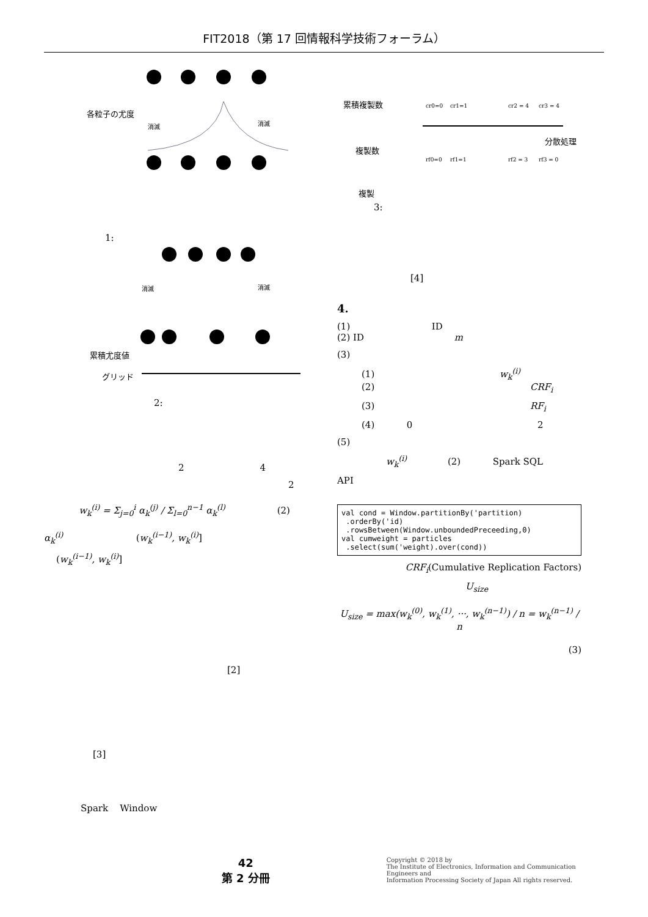FIT2018（第 17 回情報科学技術フォーラム）
各粒子の尤度
消滅
消滅
1:
累積尤度値
グリッド
消滅
消滅
2:
2 4
2
w<sub>k</sub><sup>(i)</sup> = Σ<sub>j=0</sub><sup>i</sup> α<sub>k</sub><sup>(j)</sup> / Σ<sub>l=0</sub><sup>n−1</sup> α<sub>k</sub><sup>(l)</sup> (2)
α<sub>k</sub><sup>(i)</sup> (w<sub>k</sub><sup>(i−1)</sup>, w<sub>k</sub><sup>(i)</sup>]
(w<sub>k</sub><sup>(i−1)</sup>, w<sub>k</sub><sup>(i)</sup>]
[2]
[3]
Spark Window
累積複製数
複製数
複製
分散処理
cr0=0
cr1=1
cr2 = 4
cr3 = 4
rf0=0
rf1=1
rf2 = 3
rf3 = 0
3:
[4]
4.
(1) ID
(2) ID m
(3)
(1) w<sub>k</sub><sup>(i)</sup>
(2) CRF<sub>i</sub>
(3) RF<sub>i</sub>
(4) 0 2
(5)
w<sub>k</sub><sup>(i)</sup> (2) Spark SQL
API
val cond = Window.partitionBy('partition) .orderBy('id) .rowsBetween(Window.unboundedPreceeding,0) val cumweight = particles .select(sum('weight).over(cond))
CRF<sub>i</sub>(Cumulative Replication Factors)
U<sub>size</sub>
U<sub>size</sub> = max(w<sub>k</sub><sup>(0)</sup>, w<sub>k</sub><sup>(1)</sup>, ···, w<sub>k</sub><sup>(n−1)</sup>) / n = w<sub>k</sub><sup>(n−1)</sup> / n
(3)
42
第 2 分冊
Copyright © 2018 by
The Institute of Electronics, Information and Communication Engineers and
Information Processing Society of Japan All rights reserved.